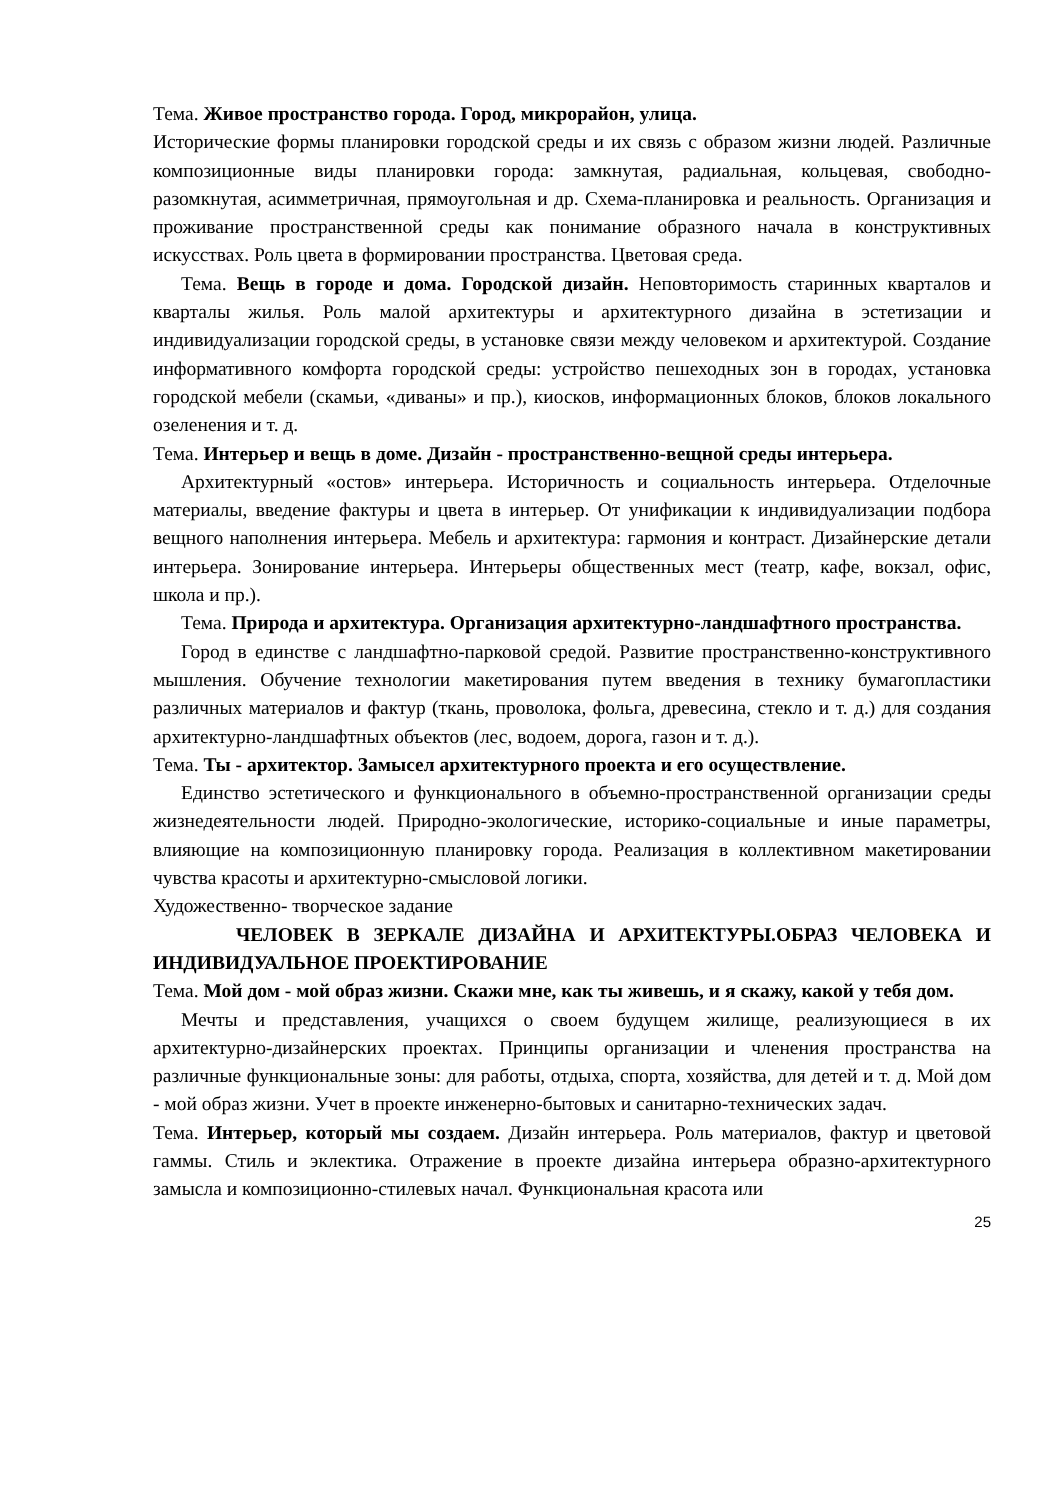Тема. Живое пространство города. Город, микрорайон, улица.
Исторические формы планировки городской среды и их связь с образом жизни людей. Различные композиционные виды планировки города: замкнутая, радиальная, кольцевая, свободно-разомкнутая, асимметричная, прямоугольная и др. Схема-планировка и реальность. Организация и проживание пространственной среды как понимание образного начала в конструктивных искусствах. Роль цвета в формировании пространства. Цветовая среда.
Тема. Вещь в городе и дома. Городской дизайн. Неповторимость старинных кварталов и кварталы жилья. Роль малой архитектуры и архитектурного дизайна в эстетизации и индивидуализации городской среды, в установке связи между человеком и архитектурой. Создание информативного комфорта городской среды: устройство пешеходных зон в городах, установка городской мебели (скамьи, «диваны» и пр.), киосков, информационных блоков, блоков локального озеленения и т. д.
Тема. Интерьер и вещь в доме. Дизайн - пространственно-вещной среды интерьера.
Архитектурный «остов» интерьера. Историчность и социальность интерьера. Отделочные материалы, введение фактуры и цвета в интерьер. От унификации к индивидуализации подбора вещного наполнения интерьера. Мебель и архитектура: гармония и контраст. Дизайнерские детали интерьера. Зонирование интерьера. Интерьеры общественных мест (театр, кафе, вокзал, офис, школа и пр.).
Тема. Природа и архитектура. Организация архитектурно-ландшафтного пространства.
Город в единстве с ландшафтно-парковой средой. Развитие пространственно-конструктивного мышления. Обучение технологии макетирования путем введения в технику бумагопластики различных материалов и фактур (ткань, проволока, фольга, древесина, стекло и т. д.) для создания архитектурно-ландшафтных объектов (лес, водоем, дорога, газон и т. д.).
Тема. Ты - архитектор. Замысел архитектурного проекта и его осуществление.
Единство эстетического и функционального в объемно-пространственной организации среды жизнедеятельности людей. Природно-экологические, историко-социальные и иные параметры, влияющие на композиционную планировку города. Реализация в коллективном макетировании чувства красоты и архитектурно-смысловой логики.
Художественно- творческое задание
ЧЕЛОВЕК В ЗЕРКАЛЕ ДИЗАЙНА И АРХИТЕКТУРЫ.ОБРАЗ ЧЕЛОВЕКА И ИНДИВИДУАЛЬНОЕ ПРОЕКТИРОВАНИЕ
Тема. Мой дом - мой образ жизни. Скажи мне, как ты живешь, и я скажу, какой у тебя дом.
Мечты и представления, учащихся о своем будущем жилище, реализующиеся в их архитектурно-дизайнерских проектах. Принципы организации и членения пространства на различные функциональные зоны: для работы, отдыха, спорта, хозяйства, для детей и т. д. Мой дом - мой образ жизни. Учет в проекте инженерно-бытовых и санитарно-технических задач.
Тема. Интерьер, который мы создаем. Дизайн интерьера. Роль материалов, фактур и цветовой гаммы. Стиль и эклектика. Отражение в проекте дизайна интерьера образно-архитектурного замысла и композиционно-стилевых начал. Функциональная красота или
25